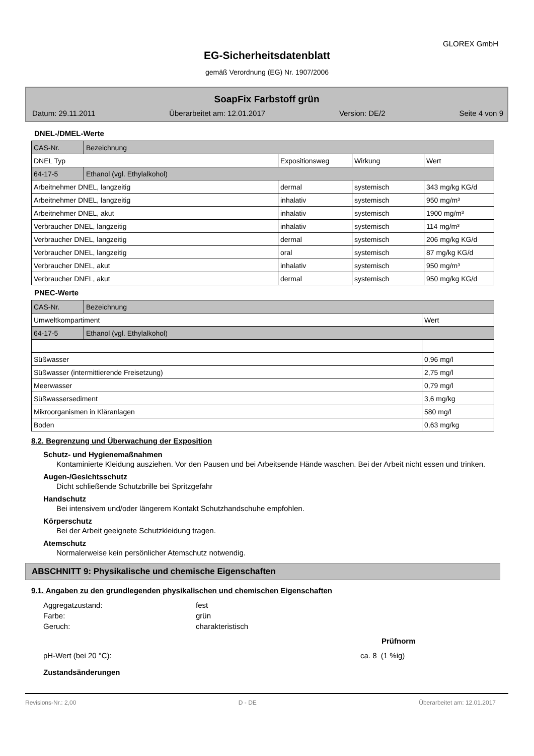GLOREX GmbH
EG-Sicherheitsdatenblatt
gemäß Verordnung (EG) Nr. 1907/2006
SoapFix Farbstoff grün
Datum: 29.11.2011 Überarbeitet am: 12.01.2017 Version: DE/2 Seite 4 von 9
DNEL-/DMEL-Werte
| CAS-Nr. | Bezeichnung | | | |
| DNEL Typ | | Expositionsweg | Wirkung | Wert |
| 64-17-5 | Ethanol (vgl. Ethylalkohol) | | | |
| Arbeitnehmer DNEL, langzeitig | | dermal | systemisch | 343 mg/kg KG/d |
| Arbeitnehmer DNEL, langzeitig | | inhalativ | systemisch | 950 mg/m³ |
| Arbeitnehmer DNEL, akut | | inhalativ | systemisch | 1900 mg/m³ |
| Verbraucher DNEL, langzeitig | | inhalativ | systemisch | 114 mg/m³ |
| Verbraucher DNEL, langzeitig | | dermal | systemisch | 206 mg/kg KG/d |
| Verbraucher DNEL, langzeitig | | oral | systemisch | 87 mg/kg KG/d |
| Verbraucher DNEL, akut | | inhalativ | systemisch | 950 mg/m³ |
| Verbraucher DNEL, akut | | dermal | systemisch | 950 mg/kg KG/d |
PNEC-Werte
| CAS-Nr. | Bezeichnung | |
| Umweltkompartiment | | Wert |
| 64-17-5 | Ethanol (vgl. Ethylalkohol) | |
| Süßwasser | | 0,96 mg/l |
| Süßwasser (intermittierende Freisetzung) | | 2,75 mg/l |
| Meerwasser | | 0,79 mg/l |
| Süßwassersediment | | 3,6 mg/kg |
| Mikroorganismen in Kläranlagen | | 580 mg/l |
| Boden | | 0,63 mg/kg |
8.2. Begrenzung und Überwachung der Exposition
Schutz- und Hygienemaßnahmen
Kontaminierte Kleidung ausziehen. Vor den Pausen und bei Arbeitsende Hände waschen. Bei der Arbeit nicht essen und trinken.
Augen-/Gesichtsschutz
Dicht schließende Schutzbrille bei Spritzgefahr
Handschutz
Bei intensivem und/oder längerem Kontakt Schutzhandschuhe empfohlen.
Körperschutz
Bei der Arbeit geeignete Schutzkleidung tragen.
Atemschutz
Normalerweise kein persönlicher Atemschutz notwendig.
ABSCHNITT 9: Physikalische und chemische Eigenschaften
9.1. Angaben zu den grundlegenden physikalischen und chemischen Eigenschaften
Aggregatzustand: fest
Farbe: grün
Geruch: charakteristisch
Prüfnorm
pH-Wert (bei 20 °C): ca. 8 (1 %ig)
Zustandsänderungen
Revisions-Nr.: 2,00 D - DE Überarbeitet am: 12.01.2017